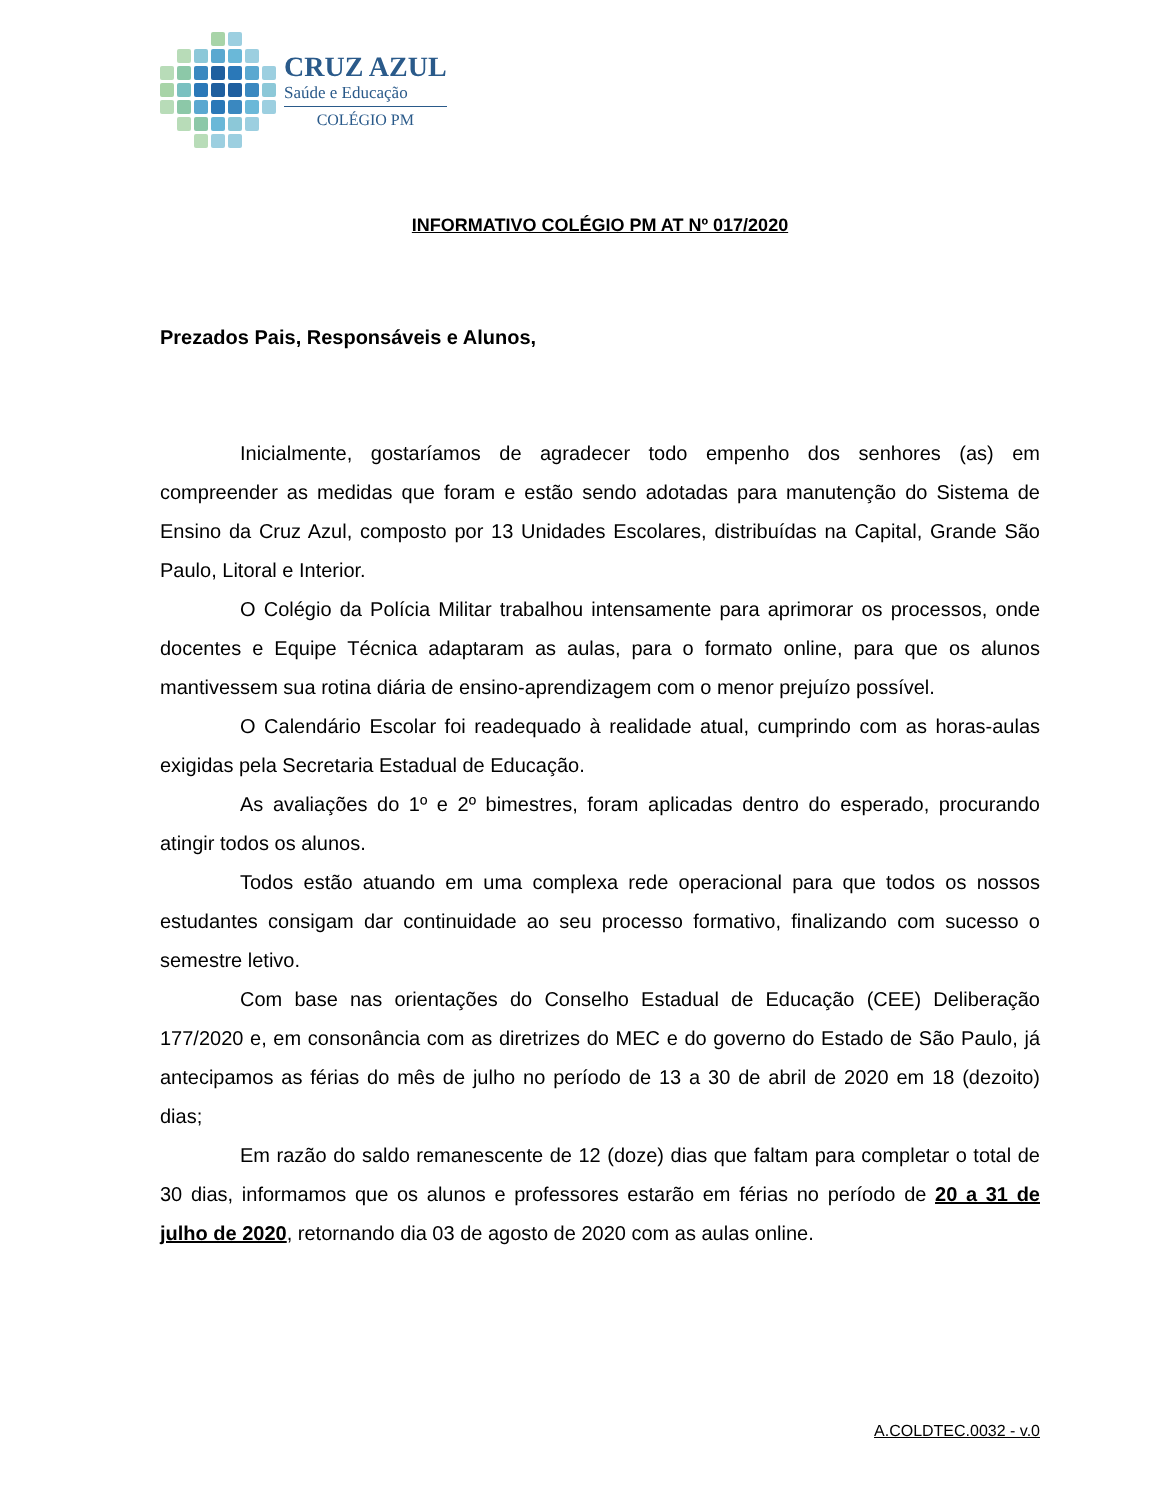CRUZ AZUL
Saúde e Educação
COLÉGIO PM
INFORMATIVO COLÉGIO PM AT Nº 017/2020
Prezados Pais, Responsáveis e Alunos,
Inicialmente, gostaríamos de agradecer todo empenho dos senhores (as) em compreender as medidas que foram e estão sendo adotadas para manutenção do Sistema de Ensino da Cruz Azul, composto por 13 Unidades Escolares, distribuídas na Capital, Grande São Paulo, Litoral e Interior.
O Colégio da Polícia Militar trabalhou intensamente para aprimorar os processos, onde docentes e Equipe Técnica adaptaram as aulas, para o formato online, para que os alunos mantivessem sua rotina diária de ensino-aprendizagem com o menor prejuízo possível.
O Calendário Escolar foi readequado à realidade atual, cumprindo com as horas-aulas exigidas pela Secretaria Estadual de Educação.
As avaliações do 1º e 2º bimestres, foram aplicadas dentro do esperado, procurando atingir todos os alunos.
Todos estão atuando em uma complexa rede operacional para que todos os nossos estudantes consigam dar continuidade ao seu processo formativo, finalizando com sucesso o semestre letivo.
Com base nas orientações do Conselho Estadual de Educação (CEE) Deliberação 177/2020 e, em consonância com as diretrizes do MEC e do governo do Estado de São Paulo, já antecipamos as férias do mês de julho no período de 13 a 30 de abril de 2020 em 18 (dezoito) dias;
Em razão do saldo remanescente de 12 (doze) dias que faltam para completar o total de 30 dias, informamos que os alunos e professores estarão em férias no período de 20 a 31 de julho de 2020, retornando dia 03 de agosto de 2020 com as aulas online.
A.COLDTEC.0032 - v.0